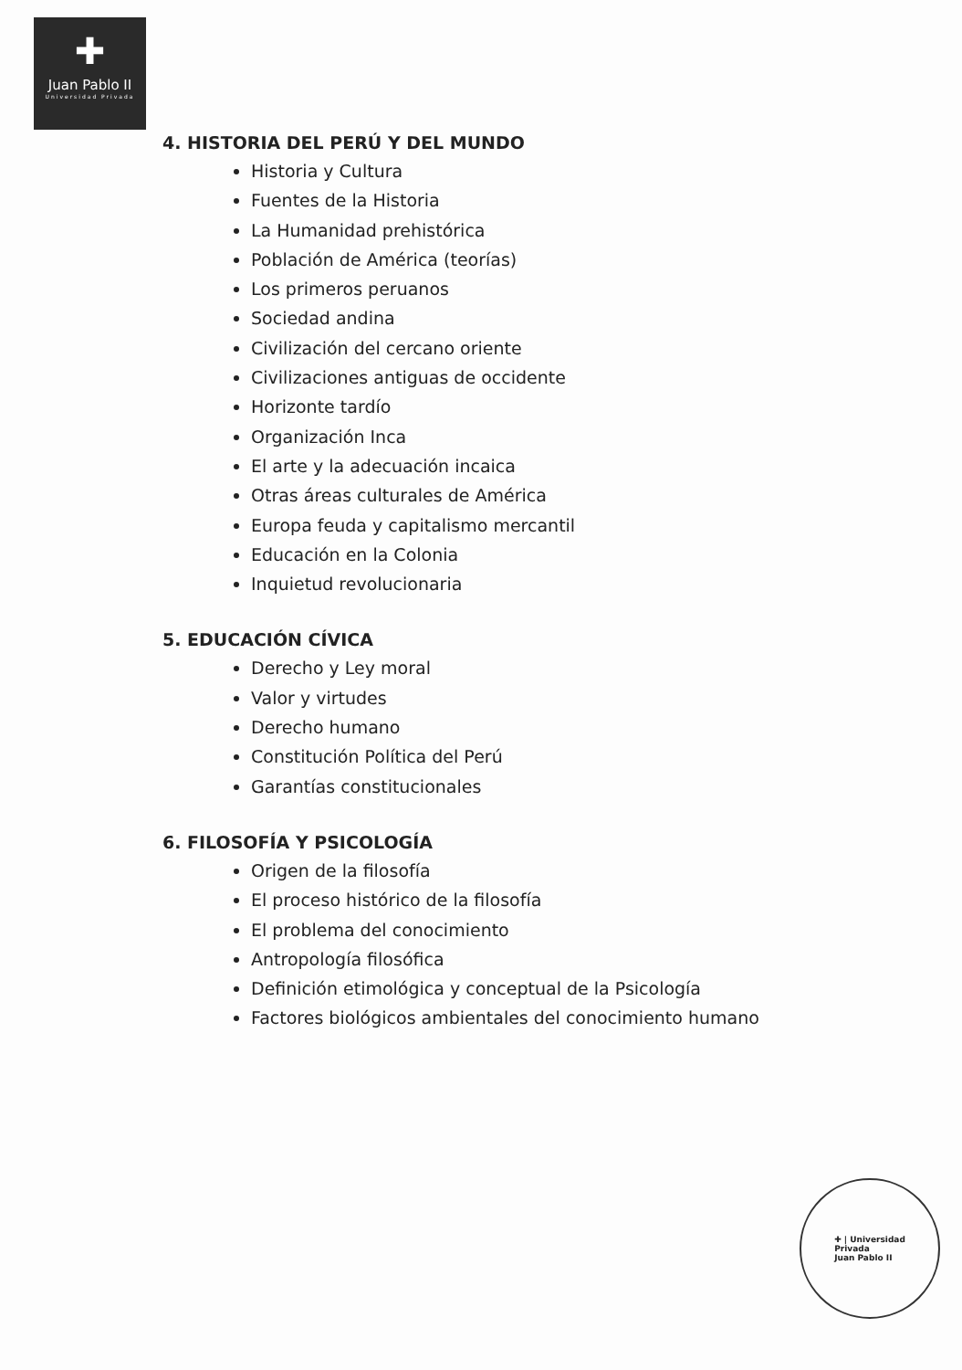✚
Juan Pablo II
Universidad Privada
4. HISTORIA DEL PERÚ Y DEL MUNDO
Historia y Cultura
Fuentes de la Historia
La Humanidad prehistórica
Población de América (teorías)
Los primeros peruanos
Sociedad andina
Civilización del cercano oriente
Civilizaciones antiguas de occidente
Horizonte tardío
Organización Inca
El arte y la adecuación incaica
Otras áreas culturales de América
Europa feuda y capitalismo mercantil
Educación en la Colonia
Inquietud revolucionaria
5. EDUCACIÓN CÍVICA
Derecho y Ley moral
Valor y virtudes
Derecho humano
Constitución Política del Perú
Garantías constitucionales
6. FILOSOFÍA Y PSICOLOGÍA
Origen de la filosofía
El proceso histórico de la filosofía
El problema del conocimiento
Antropología filosófica
Definición etimológica y conceptual de la Psicología
Factores biológicos ambientales del conocimiento humano
✚ | Universidad
Privada
Juan Pablo II